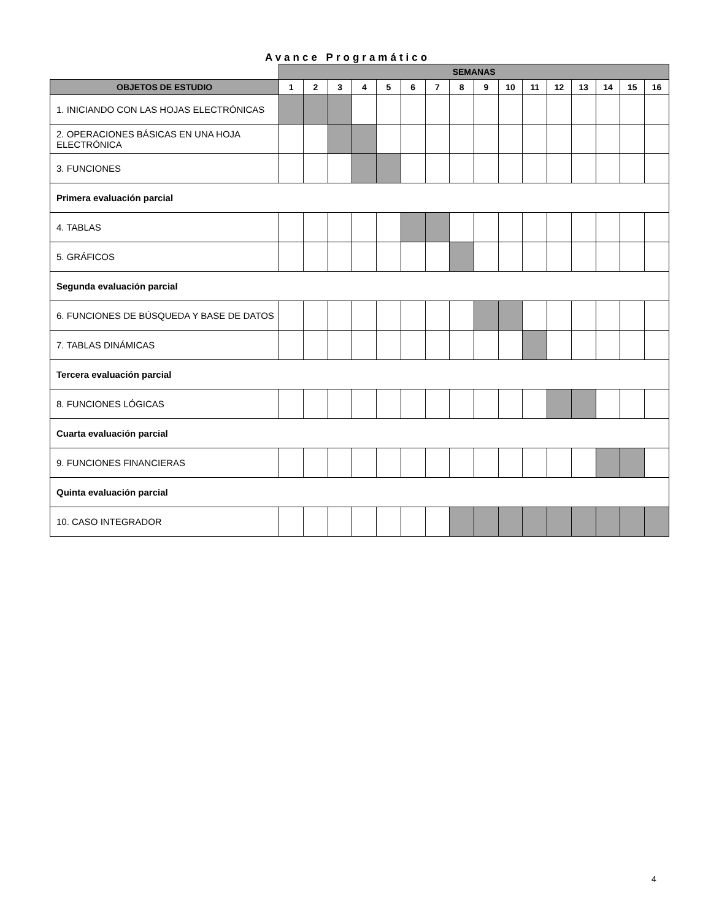Avance Programático
| | SEMANAS | | | | | | | | | | | | | | | |
| OBJETOS DE ESTUDIO | 1 | 2 | 3 | 4 | 5 | 6 | 7 | 8 | 9 | 10 | 11 | 12 | 13 | 14 | 15 | 16 |
| 1. INICIANDO CON LAS HOJAS ELECTRÓNICAS | | | | | | | | | | | | | | | | |
| 2. OPERACIONES BÁSICAS EN UNA HOJA ELECTRÓNICA | | | | | | | | | | | | | | | | |
| 3. FUNCIONES | | | | | | | | | | | | | | | | |
| Primera evaluación parcial | | | | | | | | | | | | | | | | |
| 4. TABLAS | | | | | | | | | | | | | | | | |
| 5. GRÁFICOS | | | | | | | | | | | | | | | | |
| Segunda evaluación parcial | | | | | | | | | | | | | | | | |
| 6. FUNCIONES DE BÚSQUEDA Y BASE DE DATOS | | | | | | | | | | | | | | | | |
| 7. TABLAS DINÁMICAS | | | | | | | | | | | | | | | | |
| Tercera evaluación parcial | | | | | | | | | | | | | | | | |
| 8. FUNCIONES LÓGICAS | | | | | | | | | | | | | | | | |
| Cuarta evaluación parcial | | | | | | | | | | | | | | | | |
| 9. FUNCIONES FINANCIERAS | | | | | | | | | | | | | | | | |
| Quinta evaluación parcial | | | | | | | | | | | | | | | | |
| 10. CASO INTEGRADOR | | | | | | | | | | | | | | | | |
4